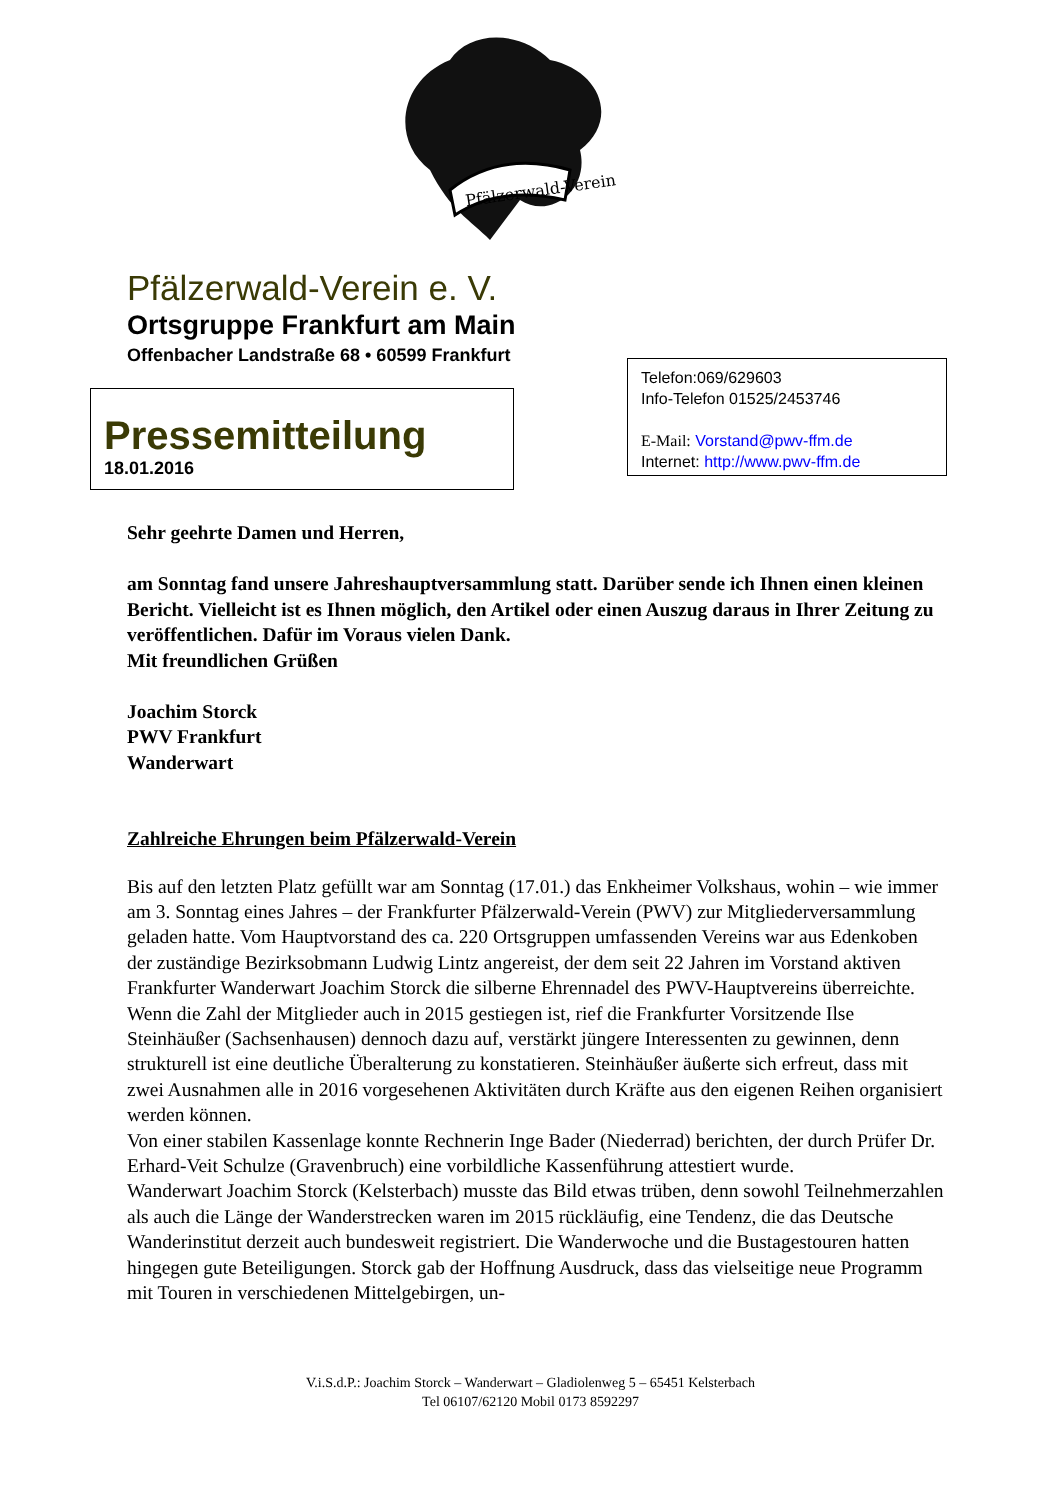Pfälzerwald-Verein
Pfälzerwald-Verein e. V.
Ortsgruppe Frankfurt am Main
Offenbacher Landstraße 68 • 60599 Frankfurt
Telefon:069/629603
Info-Telefon 01525/2453746
E-Mail: Vorstand@pwv-ffm.de
Internet: http://www.pwv-ffm.de
Pressemitteilung
18.01.2016
Sehr geehrte Damen und Herren,
am Sonntag fand unsere Jahreshauptversammlung statt. Darüber sende ich Ihnen einen kleinen Bericht. Vielleicht ist es Ihnen möglich, den Artikel oder einen Auszug daraus in Ihrer Zeitung zu veröffentlichen. Dafür im Voraus vielen Dank.
Mit freundlichen Grüßen
Joachim Storck
PWV Frankfurt
Wanderwart
Zahlreiche Ehrungen beim Pfälzerwald-Verein
Bis auf den letzten Platz gefüllt war am Sonntag (17.01.) das Enkheimer Volkshaus, wohin – wie immer am 3. Sonntag eines Jahres – der Frankfurter Pfälzerwald-Verein (PWV) zur Mitgliederversammlung geladen hatte. Vom Hauptvorstand des ca. 220 Ortsgruppen umfassenden Vereins war aus Edenkoben der zuständige Bezirksobmann Ludwig Lintz angereist, der dem seit 22 Jahren im Vorstand aktiven Frankfurter Wanderwart Joachim Storck die silberne Ehrennadel des PWV-Hauptvereins überreichte.
Wenn die Zahl der Mitglieder auch in 2015 gestiegen ist, rief die Frankfurter Vorsitzende Ilse Steinhäußer (Sachsenhausen) dennoch dazu auf, verstärkt jüngere Interessenten zu gewinnen, denn strukturell ist eine deutliche Überalterung zu konstatieren. Steinhäußer äußerte sich erfreut, dass mit zwei Ausnahmen alle in 2016 vorgesehenen Aktivitäten durch Kräfte aus den eigenen Reihen organisiert werden können.
Von einer stabilen Kassenlage konnte Rechnerin Inge Bader (Niederrad) berichten, der durch Prüfer Dr. Erhard-Veit Schulze (Gravenbruch) eine vorbildliche Kassenführung attestiert wurde.
Wanderwart Joachim Storck (Kelsterbach) musste das Bild etwas trüben, denn sowohl Teilnehmerzahlen als auch die Länge der Wanderstrecken waren im 2015 rückläufig, eine Tendenz, die das Deutsche Wanderinstitut derzeit auch bundesweit registriert. Die Wanderwoche und die Bustagestouren hatten hingegen gute Beteiligungen. Storck gab der Hoffnung Ausdruck, dass das vielseitige neue Programm mit Touren in verschiedenen Mittelgebirgen, un-
V.i.S.d.P.: Joachim Storck – Wanderwart – Gladiolenweg 5 – 65451 Kelsterbach
Tel 06107/62120 Mobil 0173 8592297